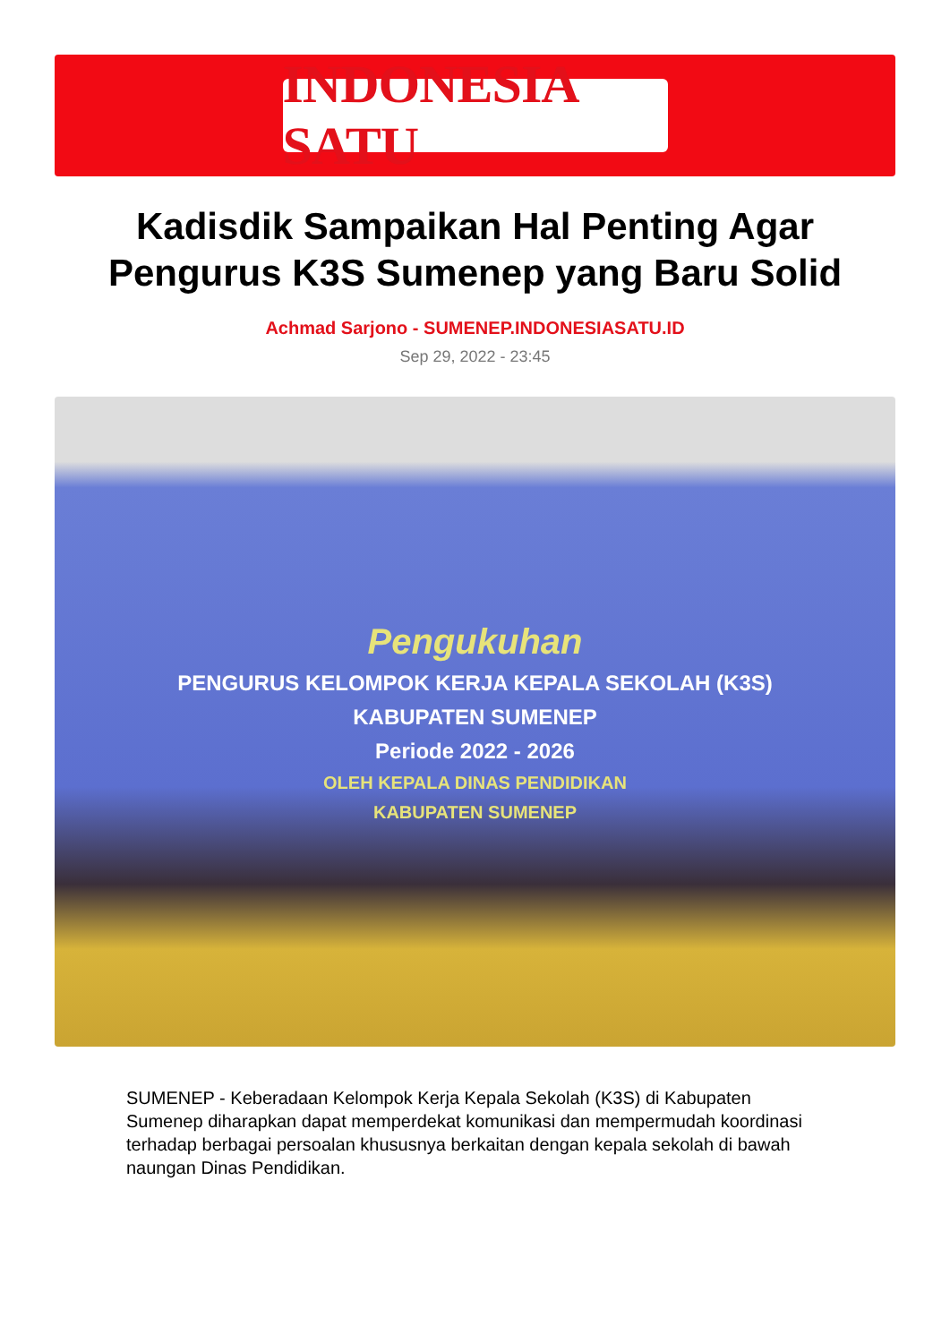INDONESIA SATU
Kadisdik Sampaikan Hal Penting Agar Pengurus K3S Sumenep yang Baru Solid
Achmad Sarjono - SUMENEP.INDONESIASATU.ID
Sep 29, 2022 - 23:45
Pengukuhan
PENGURUS KELOMPOK KERJA KEPALA SEKOLAH (K3S)
KABUPATEN SUMENEP
Periode 2022 - 2026
OLEH KEPALA DINAS PENDIDIKAN
KABUPATEN SUMENEP
SUMENEP - Keberadaan Kelompok Kerja Kepala Sekolah (K3S) di Kabupaten Sumenep diharapkan dapat memperdekat komunikasi dan mempermudah koordinasi terhadap berbagai persoalan khususnya berkaitan dengan kepala sekolah di bawah naungan Dinas Pendidikan.